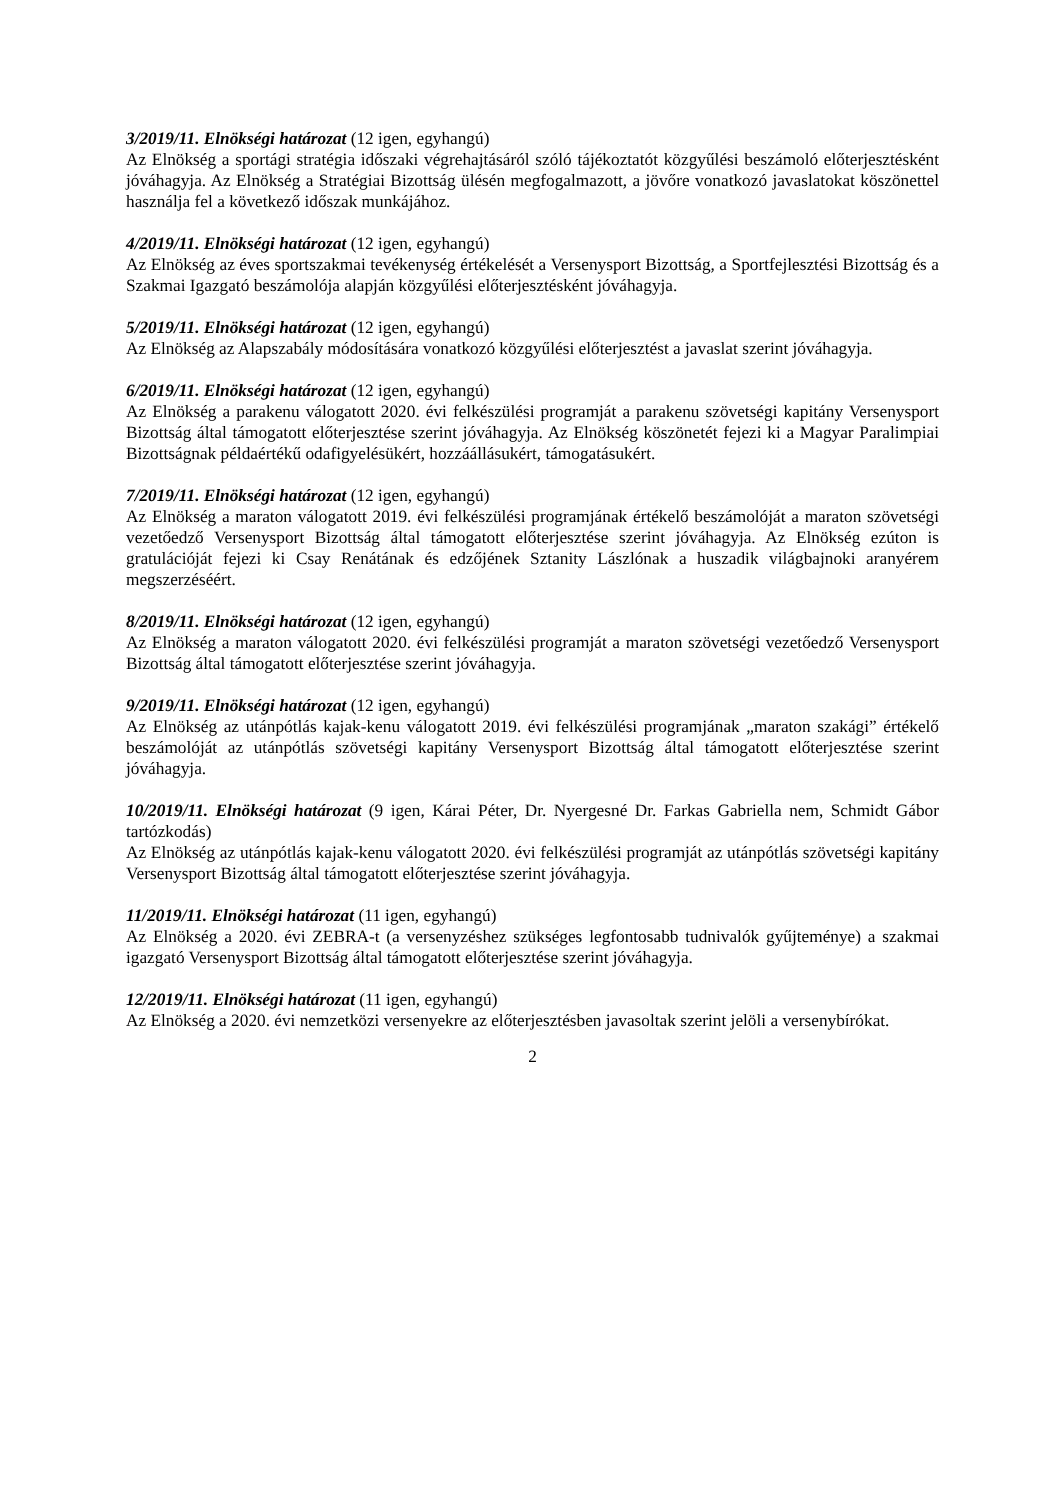3/2019/11. Elnökségi határozat (12 igen, egyhangú)
Az Elnökség a sportági stratégia időszaki végrehajtásáról szóló tájékoztatót közgyűlési beszámoló előterjesztésként jóváhagyja. Az Elnökség a Stratégiai Bizottság ülésén megfogalmazott, a jövőre vonatkozó javaslatokat köszönettel használja fel a következő időszak munkájához.
4/2019/11. Elnökségi határozat (12 igen, egyhangú)
Az Elnökség az éves sportszakmai tevékenység értékelését a Versenysport Bizottság, a Sportfejlesztési Bizottság és a Szakmai Igazgató beszámolója alapján közgyűlési előterjesztésként jóváhagyja.
5/2019/11. Elnökségi határozat (12 igen, egyhangú)
Az Elnökség az Alapszabály módosítására vonatkozó közgyűlési előterjesztést a javaslat szerint jóváhagyja.
6/2019/11. Elnökségi határozat (12 igen, egyhangú)
Az Elnökség a parakenu válogatott 2020. évi felkészülési programját a parakenu szövetségi kapitány Versenysport Bizottság által támogatott előterjesztése szerint jóváhagyja. Az Elnökség köszönetét fejezi ki a Magyar Paralimpiai Bizottságnak példaértékű odafigyelésükért, hozzáállásukért, támogatásukért.
7/2019/11. Elnökségi határozat (12 igen, egyhangú)
Az Elnökség a maraton válogatott 2019. évi felkészülési programjának értékelő beszámolóját a maraton szövetségi vezetőedző Versenysport Bizottság által támogatott előterjesztése szerint jóváhagyja. Az Elnökség ezúton is gratulációját fejezi ki Csay Renátának és edzőjének Sztanity Lászlónak a huszadik világbajnoki aranyérem megszerzéséért.
8/2019/11. Elnökségi határozat (12 igen, egyhangú)
Az Elnökség a maraton válogatott 2020. évi felkészülési programját a maraton szövetségi vezetőedző Versenysport Bizottság által támogatott előterjesztése szerint jóváhagyja.
9/2019/11. Elnökségi határozat (12 igen, egyhangú)
Az Elnökség az utánpótlás kajak-kenu válogatott 2019. évi felkészülési programjának „maraton szakági” értékelő beszámolóját az utánpótlás szövetségi kapitány Versenysport Bizottság által támogatott előterjesztése szerint jóváhagyja.
10/2019/11. Elnökségi határozat (9 igen, Kárai Péter, Dr. Nyergesné Dr. Farkas Gabriella nem, Schmidt Gábor tartózkodás)
Az Elnökség az utánpótlás kajak-kenu válogatott 2020. évi felkészülési programját az utánpótlás szövetségi kapitány Versenysport Bizottság által támogatott előterjesztése szerint jóváhagyja.
11/2019/11. Elnökségi határozat (11 igen, egyhangú)
Az Elnökség a 2020. évi ZEBRA-t (a versenyzéshez szükséges legfontosabb tudnivalók gyűjteménye) a szakmai igazgató Versenysport Bizottság által támogatott előterjesztése szerint jóváhagyja.
12/2019/11. Elnökségi határozat (11 igen, egyhangú)
Az Elnökség a 2020. évi nemzetközi versenyekre az előterjesztésben javasoltak szerint jelöli a versenybírókat.
2